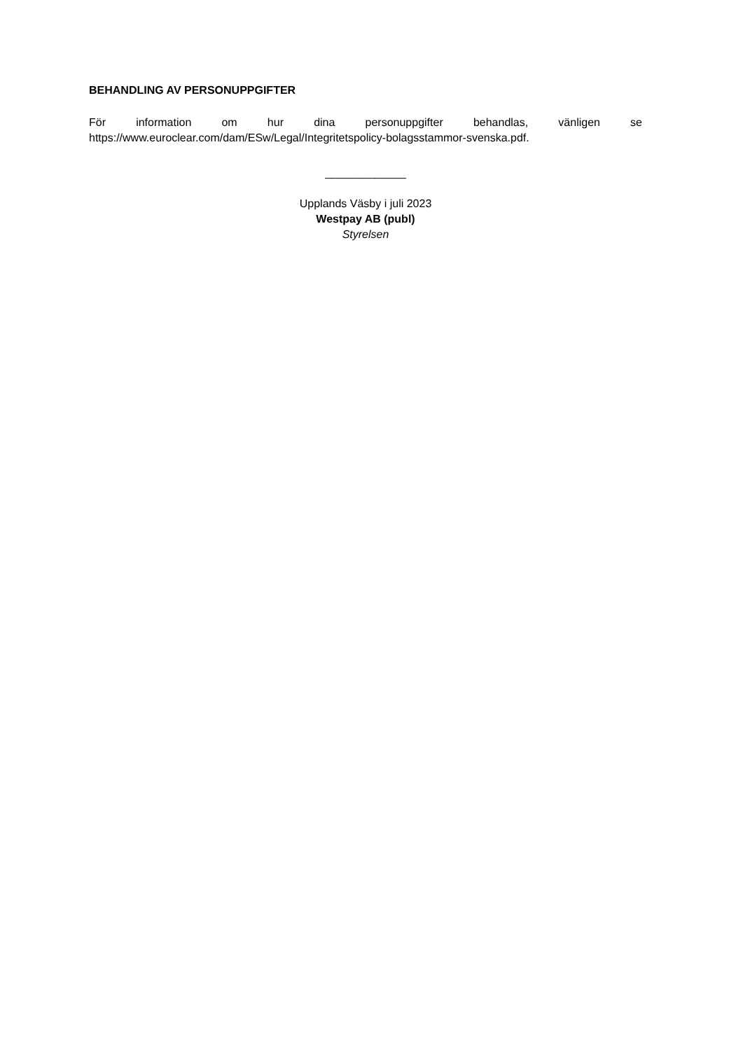BEHANDLING AV PERSONUPPGIFTER
För information om hur dina personuppgifter behandlas, vänligen se
https://www.euroclear.com/dam/ESw/Legal/Integritetspolicy-bolagsstammor-svenska.pdf.
_____________
Upplands Väsby i juli 2023
Westpay AB (publ)
Styrelsen